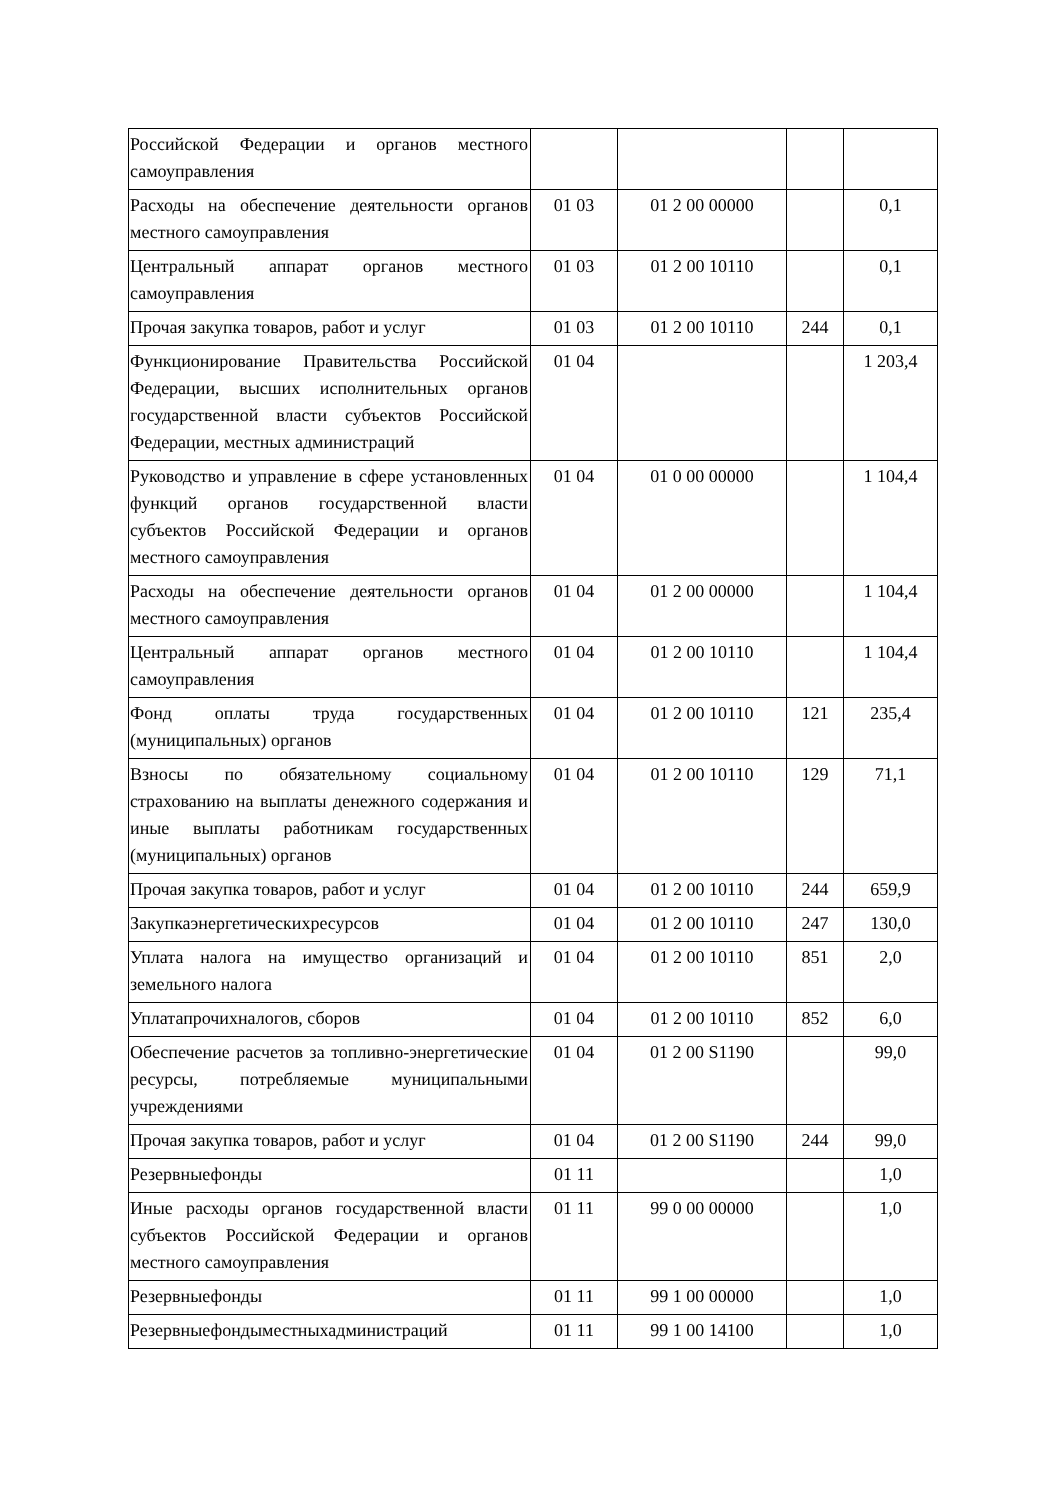| Российской Федерации и органов местного самоуправления | | | | |
| Расходы на обеспечение деятельности органов местного самоуправления | 01 03 | 01 2 00 00000 | | 0,1 |
| Центральный аппарат органов местного самоуправления | 01 03 | 01 2 00 10110 | | 0,1 |
| Прочая закупка товаров, работ и услуг | 01 03 | 01 2 00 10110 | 244 | 0,1 |
| Функционирование Правительства Российской Федерации, высших исполнительных органов государственной власти субъектов Российской Федерации, местных администраций | 01 04 | | | 1 203,4 |
| Руководство и управление в сфере установленных функций органов государственной власти субъектов Российской Федерации и органов местного самоуправления | 01 04 | 01 0 00 00000 | | 1 104,4 |
| Расходы на обеспечение деятельности органов местного самоуправления | 01 04 | 01 2 00 00000 | | 1 104,4 |
| Центральный аппарат органов местного самоуправления | 01 04 | 01 2 00 10110 | | 1 104,4 |
| Фонд оплаты труда государственных (муниципальных) органов | 01 04 | 01 2 00 10110 | 121 | 235,4 |
| Взносы по обязательному социальному страхованию на выплаты денежного содержания и иные выплаты работникам государственных (муниципальных) органов | 01 04 | 01 2 00 10110 | 129 | 71,1 |
| Прочая закупка товаров, работ и услуг | 01 04 | 01 2 00 10110 | 244 | 659,9 |
| Закупкаэнергетическихресурсов | 01 04 | 01 2 00 10110 | 247 | 130,0 |
| Уплата налога на имущество организаций и земельного налога | 01 04 | 01 2 00 10110 | 851 | 2,0 |
| Уплатапрочихналогов, сборов | 01 04 | 01 2 00 10110 | 852 | 6,0 |
| Обеспечение расчетов за топливно-энергетические ресурсы, потребляемые муниципальными учреждениями | 01 04 | 01 2 00 S1190 | | 99,0 |
| Прочая закупка товаров, работ и услуг | 01 04 | 01 2 00 S1190 | 244 | 99,0 |
| Резервныефонды | 01 11 | | | 1,0 |
| Иные расходы органов государственной власти субъектов Российской Федерации и органов местного самоуправления | 01 11 | 99 0 00 00000 | | 1,0 |
| Резервныефонды | 01 11 | 99 1 00 00000 | | 1,0 |
| Резервныефондыместныхадминистраций | 01 11 | 99 1 00 14100 | | 1,0 |